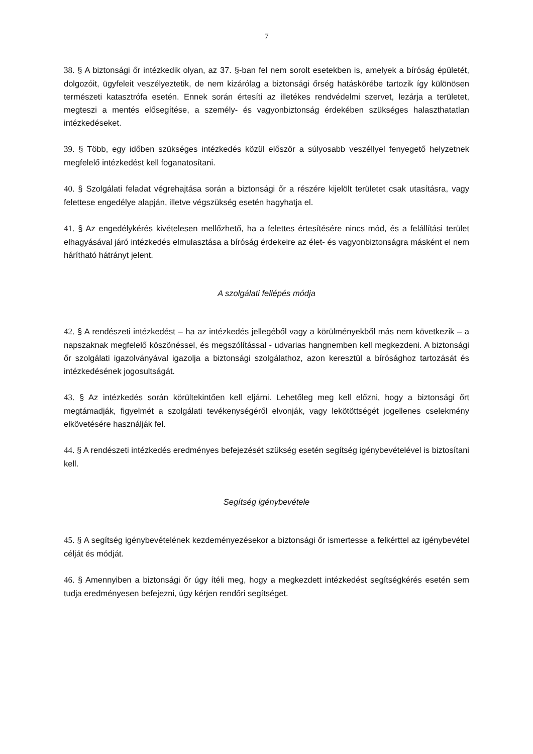7
38. § A biztonsági őr intézkedik olyan, az 37. §-ban fel nem sorolt esetekben is, amelyek a bíróság épületét, dolgozóit, ügyfeleit veszélyeztetik, de nem kizárólag a biztonsági őrség hatáskörébe tartozik így különösen természeti katasztrófa esetén. Ennek során értesíti az illetékes rendvédelmi szervet, lezárja a területet, megteszi a mentés elősegítése, a személy- és vagyonbiztonság érdekében szükséges halaszthatatlan intézkedéseket.
39. § Több, egy időben szükséges intézkedés közül először a súlyosabb veszéllyel fenyegető helyzetnek megfelelő intézkedést kell foganatosítani.
40. § Szolgálati feladat végrehajtása során a biztonsági őr a részére kijelölt területet csak utasításra, vagy felettese engedélye alapján, illetve végszükség esetén hagyhatja el.
41. § Az engedélykérés kivételesen mellőzhető, ha a felettes értesítésére nincs mód, és a felállítási terület elhagyásával járó intézkedés elmulasztása a bíróság érdekeire az élet- és vagyonbiztonságra másként el nem hárítható hátrányt jelent.
A szolgálati fellépés módja
42. § A rendészeti intézkedést – ha az intézkedés jellegéből vagy a körülményekből más nem következik – a napszaknak megfelelő köszönéssel, és megszólítással - udvarias hangnemben kell megkezdeni. A biztonsági őr szolgálati igazolványával igazolja a biztonsági szolgálathoz, azon keresztül a bírósághoz tartozását és intézkedésének jogosultságát.
43. § Az intézkedés során körültekintően kell eljárni. Lehetőleg meg kell előzni, hogy a biztonsági őrt megtámadják, figyelmét a szolgálati tevékenységéről elvonják, vagy lekötöttségét jogellenes cselekmény elkövetésére használják fel.
44. § A rendészeti intézkedés eredményes befejezését szükség esetén segítség igénybevételével is biztosítani kell.
Segítség igénybevétele
45. § A segítség igénybevételének kezdeményezésekor a biztonsági őr ismertesse a felkérttel az igénybevétel célját és módját.
46. § Amennyiben a biztonsági őr úgy ítéli meg, hogy a megkezdett intézkedést segítségkérés esetén sem tudja eredményesen befejezni, úgy kérjen rendőri segítséget.